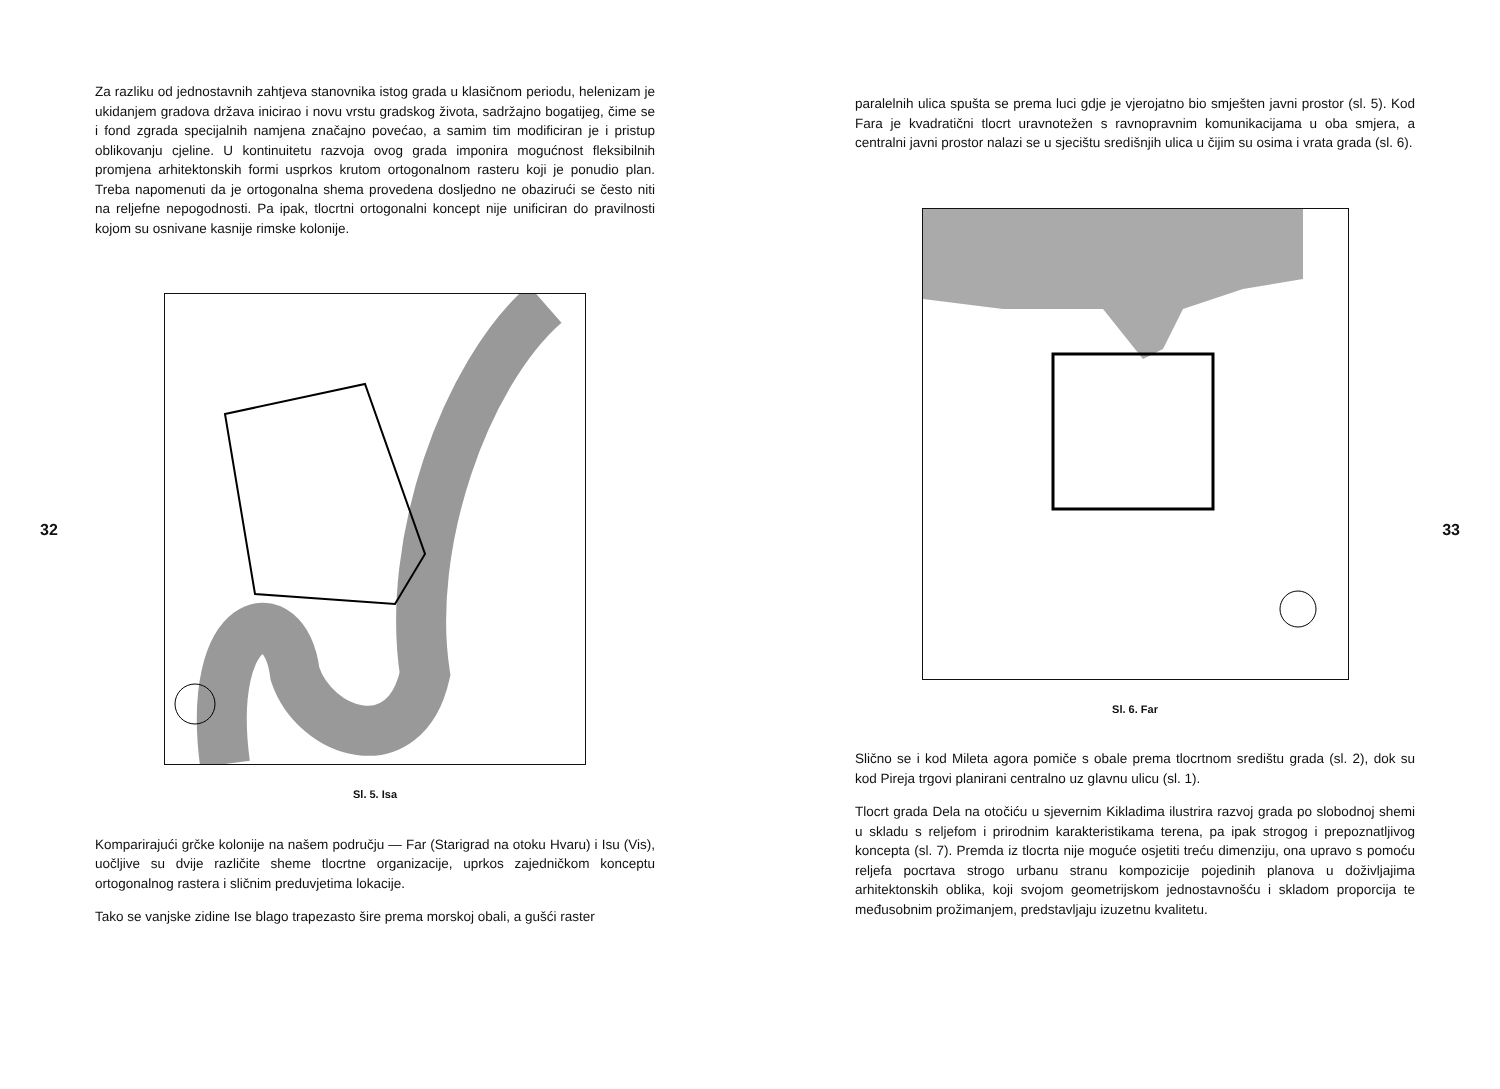Za razliku od jednostavnih zahtjeva stanovnika istog grada u klasičnom periodu, helenizam je ukidanjem gradova država inicirao i novu vrstu gradskog života, sadržajno bogatijeg, čime se i fond zgrada specijalnih namjena značajno povećao, a samim tim modificiran je i pristup oblikovanju cjeline. U kontinuitetu razvoja ovog grada imponira mogućnost fleksibilnih promjena arhitektonskih formi usprkos krutom ortogonalnom rasteru koji je ponudio plan. Treba napomenuti da je ortogonalna shema provedena dosljedno ne obazirući se često niti na reljefne nepogodnosti. Pa ipak, tlocrtni ortogonalni koncept nije unificiran do pravilnosti kojom su osnivane kasnije rimske kolonije.
Sl. 5. Isa
Komparirajući grčke kolonije na našem području — Far (Starigrad na otoku Hvaru) i Isu (Vis), uočljive su dvije različite sheme tlocrtne organizacije, uprkos zajedničkom konceptu ortogonalnog rastera i sličnim preduvjetima lokacije.
Tako se vanjske zidine Ise blago trapezasto šire prema morskoj obali, a gušći raster
32
paralelnih ulica spušta se prema luci gdje je vjerojatno bio smješten javni prostor (sl. 5). Kod Fara je kvadratični tlocrt uravnotežen s ravnopravnim komunikacijama u oba smjera, a centralni javni prostor nalazi se u sjecištu središnjih ulica u čijim su osima i vrata grada (sl. 6).
Sl. 6. Far
Slično se i kod Mileta agora pomiče s obale prema tlocrtnom središtu grada (sl. 2), dok su kod Pireja trgovi planirani centralno uz glavnu ulicu (sl. 1).
Tlocrt grada Dela na otočiću u sjevernim Kikladima ilustrira razvoj grada po slobodnoj shemi u skladu s reljefom i prirodnim karakteristikama terena, pa ipak strogog i prepoznatljivog koncepta (sl. 7). Premda iz tlocrta nije moguće osjetiti treću dimenziju, ona upravo s pomoću reljefa pocrtava strogo urbanu stranu kompozicije pojedinih planova u doživljajima arhitektonskih oblika, koji svojom geometrijskom jednostavnošću i skladom proporcija te međusobnim prožimanjem, predstavljaju izuzetnu kvalitetu.
33